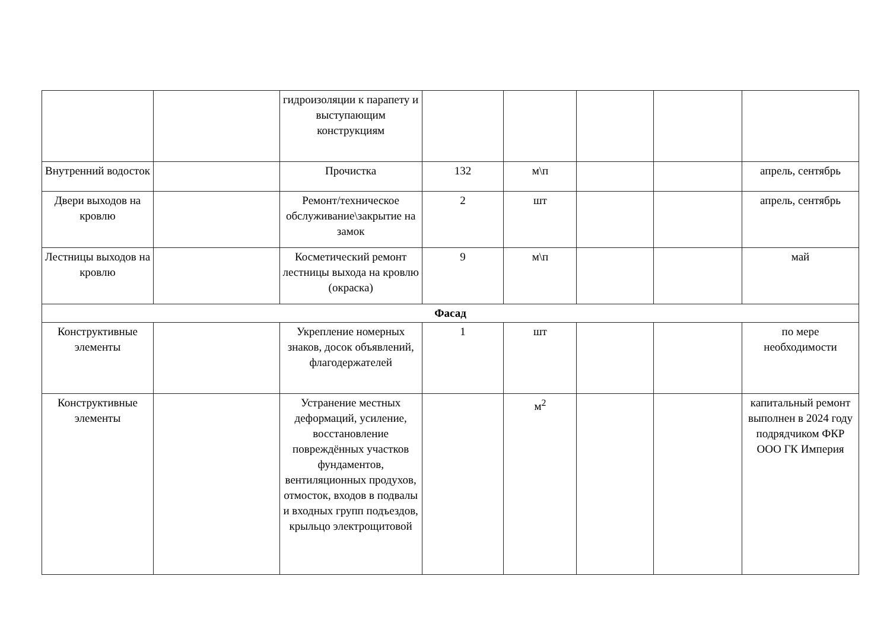| | | гидроизоляции к парапету и выступающим конструкциям | | | | | |
| Внутренний водосток | | Прочистка | 132 | м\п | | | апрель, сентябрь |
| Двери выходов на кровлю | | Ремонт/техническое обслуживание\закрытие на замок | 2 | шт | | | апрель, сентябрь |
| Лестницы выходов на кровлю | | Косметический ремонт лестницы выхода на кровлю (окраска) | 9 | м\п | | | май |
| Фасад | | | | | | | |
| Конструктивные элементы | | Укрепление номерных знаков, досок объявлений, флагодержателей | 1 | шт | | | по мере необходимости |
| Конструктивные элементы | | Устранение местных деформаций, усиление, восстановление повреждённых участков фундаментов, вентиляционных продухов, отмосток, входов в подвалы и входных групп подъездов, крыльцо электрощитовой | | м<sup>2</sup> | | | капитальный ремонт выполнен в 2024 году подрядчиком ФКР ООО ГК Империя |